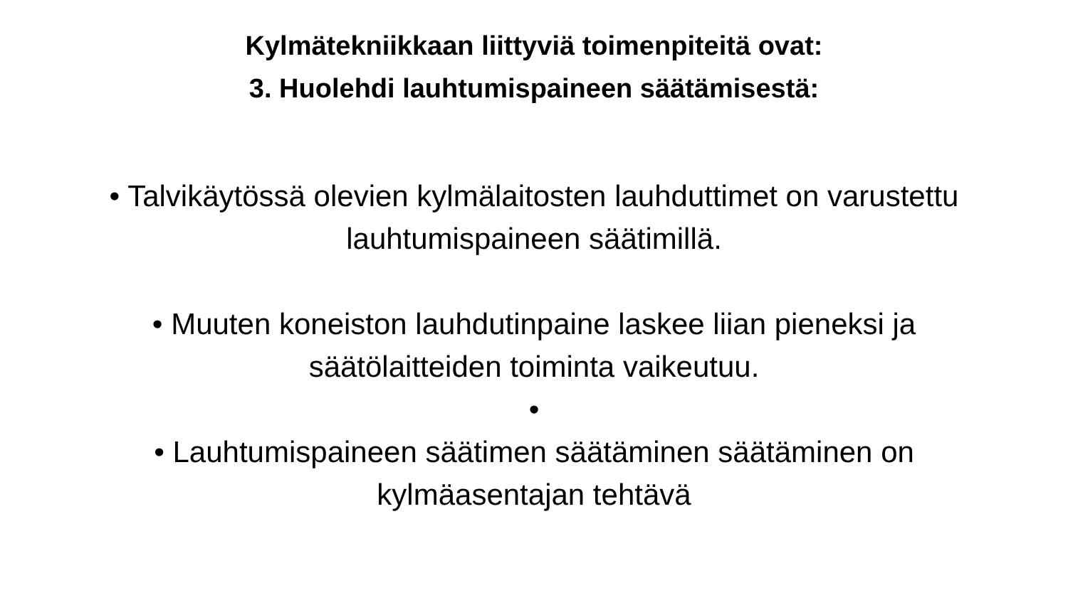Kylmätekniikkaan liittyviä toimenpiteitä ovat:
3. Huolehdi lauhtumispaineen säätämisestä:
• Talvikäytössä olevien kylmälaitosten lauhduttimet on varustettu
lauhtumispaineen säätimillä.
• Muuten koneiston lauhdutinpaine laskee liian pieneksi ja
säätölaitteiden toiminta vaikeutuu.
•
• Lauhtumispaineen säätimen säätäminen säätäminen on
kylmäasentajan tehtävä